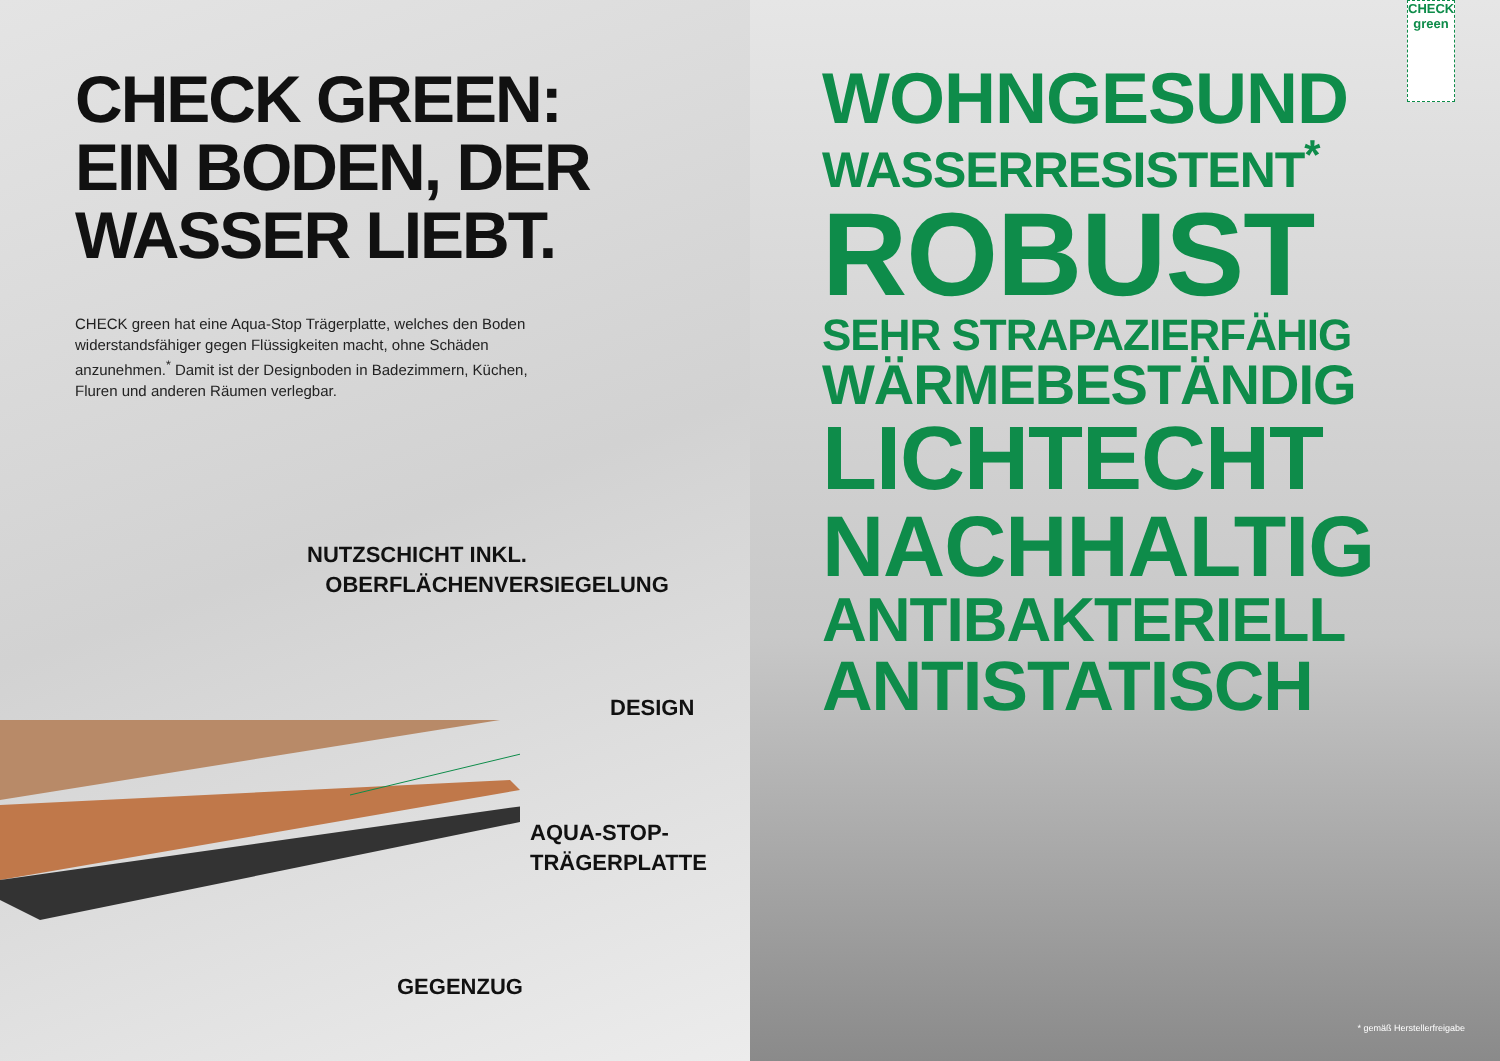CHECK GREEN:
EIN BODEN, DER
WASSER LIEBT.
CHECK green hat eine Aqua-Stop Trägerplatte, welches den Boden widerstandsfähiger gegen Flüssigkeiten macht, ohne Schäden anzunehmen.<sup>*</sup> Damit ist der Designboden in Badezimmern, Küchen, Fluren und anderen Räumen verlegbar.
NUTZSCHICHT INKL.
OBERFLÄCHENVERSIEGELUNG
DESIGN
AQUA-STOP-
TRÄGERPLATTE
GEGENZUG
CHECK
green
WOHNGESUND
WASSERRESISTENT<sup>*</sup>
ROBUST
SEHR STRAPAZIERFÄHIG
WÄRMEBESTÄNDIG
LICHTECHT
NACHHALTIG
ANTIBAKTERIELL
ANTISTATISCH
* gemäß Herstellerfreigabe